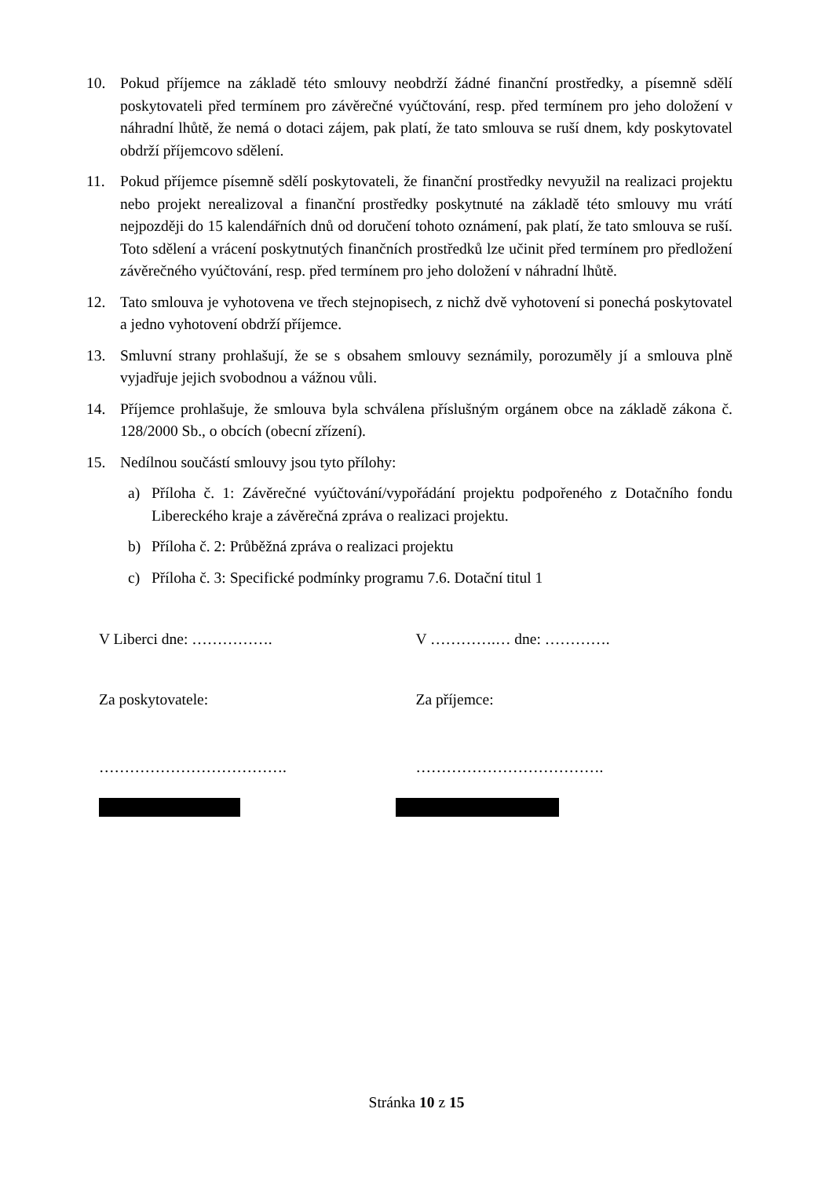10. Pokud příjemce na základě této smlouvy neobdrží žádné finanční prostředky, a písemně sdělí poskytovateli před termínem pro závěrečné vyúčtování, resp. před termínem pro jeho doložení v náhradní lhůtě, že nemá o dotaci zájem, pak platí, že tato smlouva se ruší dnem, kdy poskytovatel obdrží příjemcovo sdělení.
11. Pokud příjemce písemně sdělí poskytovateli, že finanční prostředky nevyužil na realizaci projektu nebo projekt nerealizoval a finanční prostředky poskytnuté na základě této smlouvy mu vrátí nejpozději do 15 kalendářních dnů od doručení tohoto oznámení, pak platí, že tato smlouva se ruší. Toto sdělení a vrácení poskytnutých finančních prostředků lze učinit před termínem pro předložení závěrečného vyúčtování, resp. před termínem pro jeho doložení v náhradní lhůtě.
12. Tato smlouva je vyhotovena ve třech stejnopisech, z nichž dvě vyhotovení si ponechá poskytovatel a jedno vyhotovení obdrží příjemce.
13. Smluvní strany prohlašují, že se s obsahem smlouvy seznámily, porozuměly jí a smlouva plně vyjadřuje jejich svobodnou a vážnou vůli.
14. Příjemce prohlašuje, že smlouva byla schválena příslušným orgánem obce na základě zákona č. 128/2000 Sb., o obcích (obecní zřízení).
15. Nedílnou součástí smlouvy jsou tyto přílohy:
a) Příloha č. 1: Závěrečné vyúčtování/vypořádání projektu podpořeného z Dotačního fondu Libereckého kraje a závěrečná zpráva o realizaci projektu.
b) Příloha č. 2: Průběžná zpráva o realizaci projektu
c) Příloha č. 3: Specifické podmínky programu 7.6. Dotační titul 1
V Liberci dne: ……………. V ………….… dne: ………….
Za poskytovatele: Za příjemce:
………………………………. ……………………………….
Stránka 10 z 15